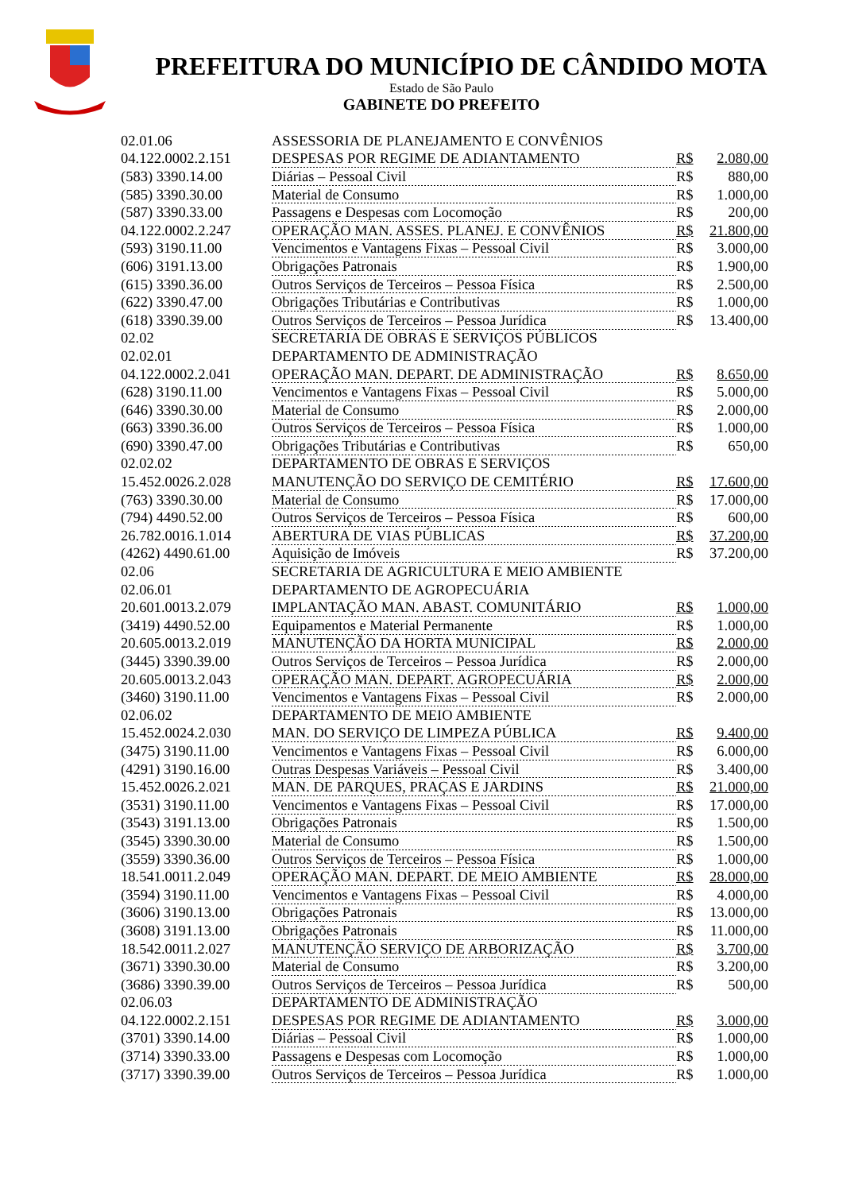PREFEITURA DO MUNICÍPIO DE CÂNDIDO MOTA
Estado de São Paulo
GABINETE DO PREFEITO
| 02.01.06 | ASSESSORIA DE PLANEJAMENTO E CONVÊNIOS | | |
| 04.122.0002.2.151 | DESPESAS POR REGIME DE ADIANTAMENTO | R$ | 2.080,00 |
| (583) 3390.14.00 | Diárias – Pessoal Civil | R$ | 880,00 |
| (585) 3390.30.00 | Material de Consumo | R$ | 1.000,00 |
| (587) 3390.33.00 | Passagens e Despesas com Locomoção | R$ | 200,00 |
| 04.122.0002.2.247 | OPERAÇÃO MAN. ASSES. PLANEJ. E CONVÊNIOS | R$ | 21.800,00 |
| (593) 3190.11.00 | Vencimentos e Vantagens Fixas – Pessoal Civil | R$ | 3.000,00 |
| (606) 3191.13.00 | Obrigações Patronais | R$ | 1.900,00 |
| (615) 3390.36.00 | Outros Serviços de Terceiros – Pessoa Física | R$ | 2.500,00 |
| (622) 3390.47.00 | Obrigações Tributárias e Contributivas | R$ | 1.000,00 |
| (618) 3390.39.00 | Outros Serviços de Terceiros – Pessoa Jurídica | R$ | 13.400,00 |
| 02.02 | SECRETARIA DE OBRAS E SERVIÇOS PÚBLICOS | | |
| 02.02.01 | DEPARTAMENTO DE ADMINISTRAÇÃO | | |
| 04.122.0002.2.041 | OPERAÇÃO MAN. DEPART. DE ADMINISTRAÇÃO | R$ | 8.650,00 |
| (628) 3190.11.00 | Vencimentos e Vantagens Fixas – Pessoal Civil | R$ | 5.000,00 |
| (646) 3390.30.00 | Material de Consumo | R$ | 2.000,00 |
| (663) 3390.36.00 | Outros Serviços de Terceiros – Pessoa Física | R$ | 1.000,00 |
| (690) 3390.47.00 | Obrigações Tributárias e Contributivas | R$ | 650,00 |
| 02.02.02 | DEPARTAMENTO DE OBRAS E SERVIÇOS | | |
| 15.452.0026.2.028 | MANUTENÇÃO DO SERVIÇO DE CEMITÉRIO | R$ | 17.600,00 |
| (763) 3390.30.00 | Material de Consumo | R$ | 17.000,00 |
| (794) 4490.52.00 | Outros Serviços de Terceiros – Pessoa Física | R$ | 600,00 |
| 26.782.0016.1.014 | ABERTURA DE VIAS PÚBLICAS | R$ | 37.200,00 |
| (4262) 4490.61.00 | Aquisição de Imóveis | R$ | 37.200,00 |
| 02.06 | SECRETARIA DE AGRICULTURA E MEIO AMBIENTE | | |
| 02.06.01 | DEPARTAMENTO DE AGROPECUÁRIA | | |
| 20.601.0013.2.079 | IMPLANTAÇÃO MAN. ABAST. COMUNITÁRIO | R$ | 1.000,00 |
| (3419) 4490.52.00 | Equipamentos e Material Permanente | R$ | 1.000,00 |
| 20.605.0013.2.019 | MANUTENÇÃO DA HORTA MUNICIPAL | R$ | 2.000,00 |
| (3445) 3390.39.00 | Outros Serviços de Terceiros – Pessoa Jurídica | R$ | 2.000,00 |
| 20.605.0013.2.043 | OPERAÇÃO MAN. DEPART. AGROPECUÁRIA | R$ | 2.000,00 |
| (3460) 3190.11.00 | Vencimentos e Vantagens Fixas – Pessoal Civil | R$ | 2.000,00 |
| 02.06.02 | DEPARTAMENTO DE MEIO AMBIENTE | | |
| 15.452.0024.2.030 | MAN. DO SERVIÇO DE LIMPEZA PÚBLICA | R$ | 9.400,00 |
| (3475) 3190.11.00 | Vencimentos e Vantagens Fixas – Pessoal Civil | R$ | 6.000,00 |
| (4291) 3190.16.00 | Outras Despesas Variáveis – Pessoal Civil | R$ | 3.400,00 |
| 15.452.0026.2.021 | MAN. DE PARQUES, PRAÇAS E JARDINS | R$ | 21.000,00 |
| (3531) 3190.11.00 | Vencimentos e Vantagens Fixas – Pessoal Civil | R$ | 17.000,00 |
| (3543) 3191.13.00 | Obrigações Patronais | R$ | 1.500,00 |
| (3545) 3390.30.00 | Material de Consumo | R$ | 1.500,00 |
| (3559) 3390.36.00 | Outros Serviços de Terceiros – Pessoa Física | R$ | 1.000,00 |
| 18.541.0011.2.049 | OPERAÇÃO MAN. DEPART. DE MEIO AMBIENTE | R$ | 28.000,00 |
| (3594) 3190.11.00 | Vencimentos e Vantagens Fixas – Pessoal Civil | R$ | 4.000,00 |
| (3606) 3190.13.00 | Obrigações Patronais | R$ | 13.000,00 |
| (3608) 3191.13.00 | Obrigações Patronais | R$ | 11.000,00 |
| 18.542.0011.2.027 | MANUTENÇÃO SERVIÇO DE ARBORIZAÇÃO | R$ | 3.700,00 |
| (3671) 3390.30.00 | Material de Consumo | R$ | 3.200,00 |
| (3686) 3390.39.00 | Outros Serviços de Terceiros – Pessoa Jurídica | R$ | 500,00 |
| 02.06.03 | DEPARTAMENTO DE ADMINISTRAÇÃO | | |
| 04.122.0002.2.151 | DESPESAS POR REGIME DE ADIANTAMENTO | R$ | 3.000,00 |
| (3701) 3390.14.00 | Diárias – Pessoal Civil | R$ | 1.000,00 |
| (3714) 3390.33.00 | Passagens e Despesas com Locomoção | R$ | 1.000,00 |
| (3717) 3390.39.00 | Outros Serviços de Terceiros – Pessoa Jurídica | R$ | 1.000,00 |